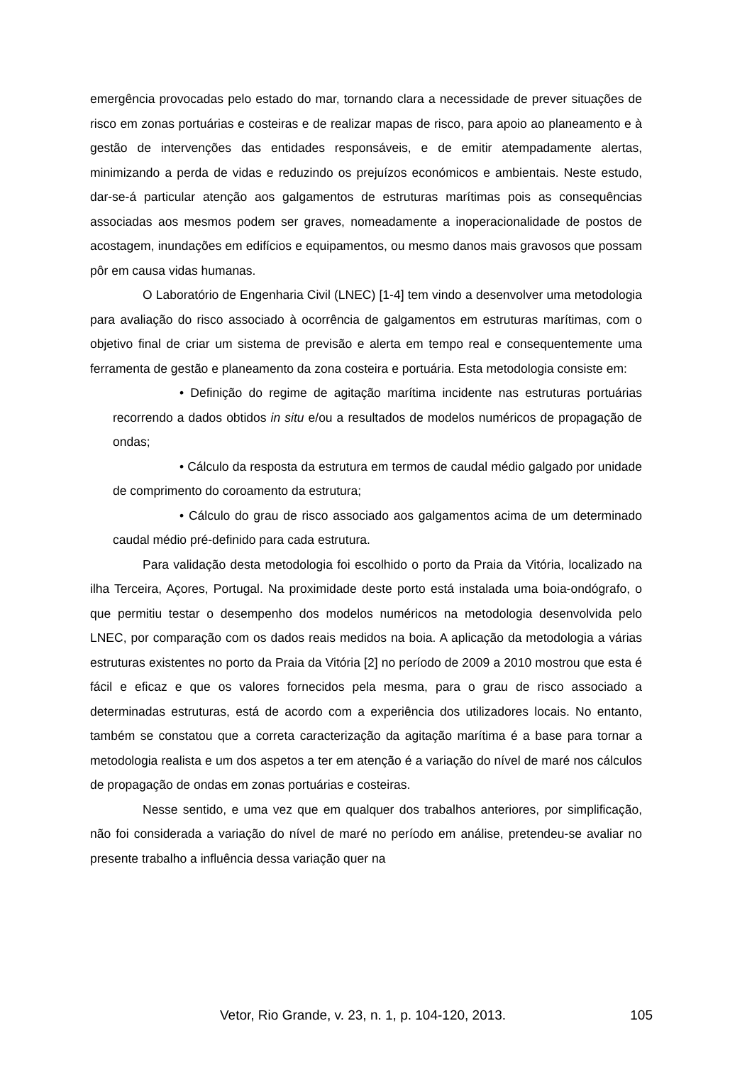emergência provocadas pelo estado do mar, tornando clara a necessidade de prever situações de risco em zonas portuárias e costeiras e de realizar mapas de risco, para apoio ao planeamento e à gestão de intervenções das entidades responsáveis, e de emitir atempadamente alertas, minimizando a perda de vidas e reduzindo os prejuízos económicos e ambientais. Neste estudo, dar-se-á particular atenção aos galgamentos de estruturas marítimas pois as consequências associadas aos mesmos podem ser graves, nomeadamente a inoperacionalidade de postos de acostagem, inundações em edifícios e equipamentos, ou mesmo danos mais gravosos que possam pôr em causa vidas humanas.
O Laboratório de Engenharia Civil (LNEC) [1-4] tem vindo a desenvolver uma metodologia para avaliação do risco associado à ocorrência de galgamentos em estruturas marítimas, com o objetivo final de criar um sistema de previsão e alerta em tempo real e consequentemente uma ferramenta de gestão e planeamento da zona costeira e portuária. Esta metodologia consiste em:
• Definição do regime de agitação marítima incidente nas estruturas portuárias recorrendo a dados obtidos in situ e/ou a resultados de modelos numéricos de propagação de ondas;
• Cálculo da resposta da estrutura em termos de caudal médio galgado por unidade de comprimento do coroamento da estrutura;
• Cálculo do grau de risco associado aos galgamentos acima de um determinado caudal médio pré-definido para cada estrutura.
Para validação desta metodologia foi escolhido o porto da Praia da Vitória, localizado na ilha Terceira, Açores, Portugal. Na proximidade deste porto está instalada uma boia-ondógrafo, o que permitiu testar o desempenho dos modelos numéricos na metodologia desenvolvida pelo LNEC, por comparação com os dados reais medidos na boia. A aplicação da metodologia a várias estruturas existentes no porto da Praia da Vitória [2] no período de 2009 a 2010 mostrou que esta é fácil e eficaz e que os valores fornecidos pela mesma, para o grau de risco associado a determinadas estruturas, está de acordo com a experiência dos utilizadores locais. No entanto, também se constatou que a correta caracterização da agitação marítima é a base para tornar a metodologia realista e um dos aspetos a ter em atenção é a variação do nível de maré nos cálculos de propagação de ondas em zonas portuárias e costeiras.
Nesse sentido, e uma vez que em qualquer dos trabalhos anteriores, por simplificação, não foi considerada a variação do nível de maré no período em análise, pretendeu-se avaliar no presente trabalho a influência dessa variação quer na
Vetor, Rio Grande, v. 23, n. 1, p. 104-120, 2013. 105